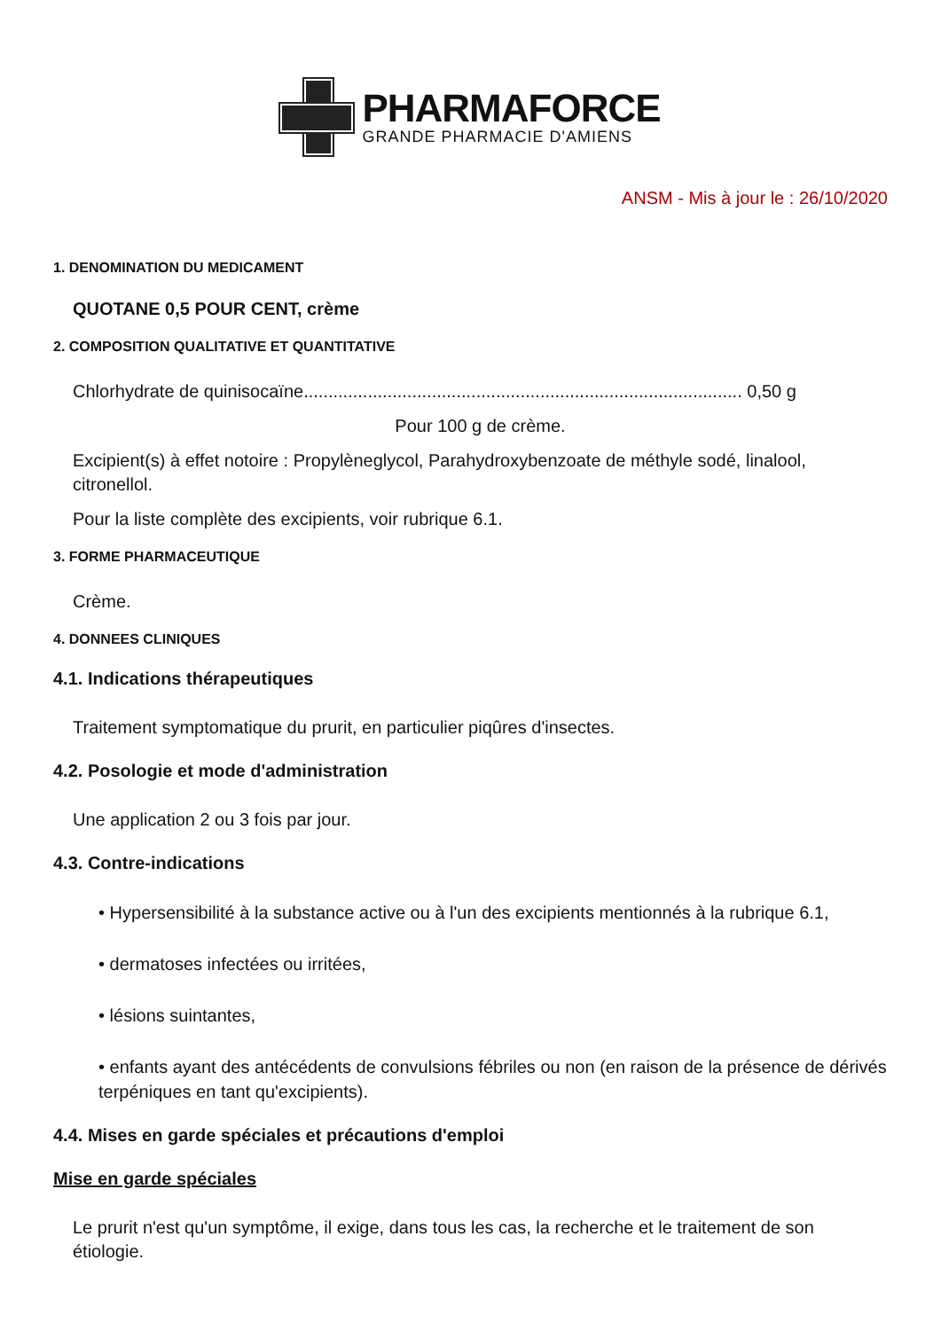PHARMAFORCE
GRANDE PHARMACIE D'AMIENS
ANSM - Mis à jour le : 26/10/2020
1. DENOMINATION DU MEDICAMENT
QUOTANE 0,5 POUR CENT, crème
2. COMPOSITION QUALITATIVE ET QUANTITATIVE
Chlorhydrate de quinisocaïne......................................................................................... 0,50 g
Pour 100 g de crème.
Excipient(s) à effet notoire : Propylèneglycol, Parahydroxybenzoate de méthyle sodé, linalool, citronellol.
Pour la liste complète des excipients, voir rubrique 6.1.
3. FORME PHARMACEUTIQUE
Crème.
4. DONNEES CLINIQUES
4.1. Indications thérapeutiques
Traitement symptomatique du prurit, en particulier piqûres d'insectes.
4.2. Posologie et mode d'administration
Une application 2 ou 3 fois par jour.
4.3. Contre-indications
• Hypersensibilité à la substance active ou à l'un des excipients mentionnés à la rubrique 6.1,
• dermatoses infectées ou irritées,
• lésions suintantes,
• enfants ayant des antécédents de convulsions fébriles ou non (en raison de la présence de dérivés terpéniques en tant qu'excipients).
4.4. Mises en garde spéciales et précautions d'emploi
Mise en garde spéciales
Le prurit n'est qu'un symptôme, il exige, dans tous les cas, la recherche et le traitement de son étiologie.